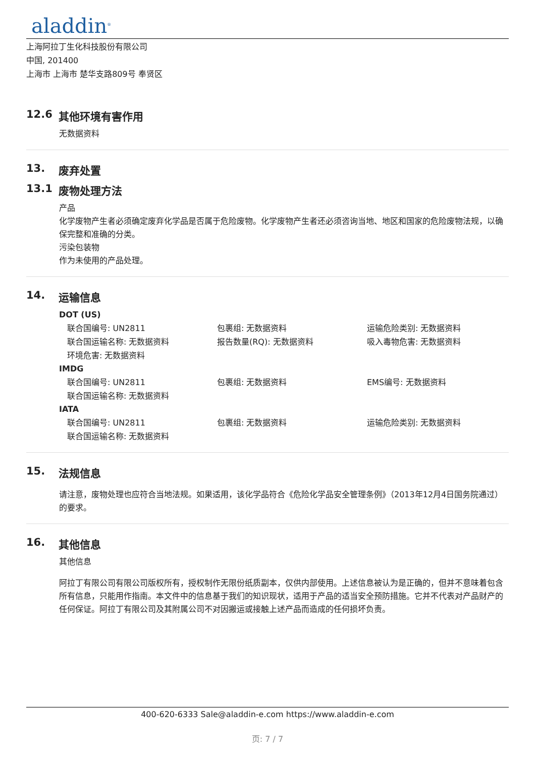aladdin<sup>®</sup>
上海阿拉丁生化科技股份有限公司
中国, 201400
上海市 上海市 楚华支路809号 奉贤区
12.6 其他环境有害作用
无数据资料
13. 废弃处置
13.1 废物处理方法
产品
化学废物产生者必须确定废弃化学品是否属于危险废物。化学废物产生者还必须咨询当地、地区和国家的危险废物法规，以确保完整和准确的分类。
污染包装物
作为未使用的产品处理。
14. 运输信息
DOT (US)
| 联合国编号: UN2811 | 包裹组: 无数据资料 | 运输危险类别: 无数据资料 |
| 联合国运输名称: 无数据资料 | 报告数量(RQ): 无数据资料 | 吸入毒物危害: 无数据资料 |
| 环境危害: 无数据资料 | | |
IMDG
| 联合国编号: UN2811 | 包裹组: 无数据资料 | EMS编号: 无数据资料 |
| 联合国运输名称: 无数据资料 | | |
IATA
| 联合国编号: UN2811 | 包裹组: 无数据资料 | 运输危险类别: 无数据资料 |
| 联合国运输名称: 无数据资料 | | |
15. 法规信息
请注意，废物处理也应符合当地法规。如果适用，该化学品符合《危险化学品安全管理条例》（2013年12月4日国务院通过）的要求。
16. 其他信息
其他信息
阿拉丁有限公司有限公司版权所有，授权制作无限份纸质副本，仅供内部使用。上述信息被认为是正确的，但并不意味着包含所有信息，只能用作指南。本文件中的信息基于我们的知识现状，适用于产品的适当安全预防措施。它并不代表对产品财产的任何保证。阿拉丁有限公司及其附属公司不对因搬运或接触上述产品而造成的任何损坏负责。
400-620-6333 Sale@aladdin-e.com https://www.aladdin-e.com
页: 7 / 7